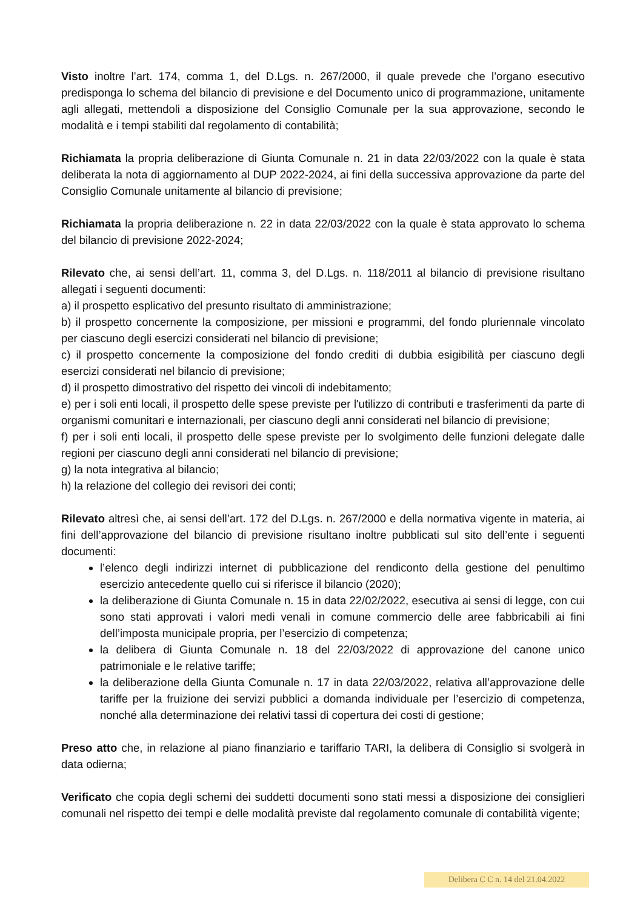Visto inoltre l’art. 174, comma 1, del D.Lgs. n. 267/2000, il quale prevede che l’organo esecutivo predisponga lo schema del bilancio di previsione e del Documento unico di programmazione, unitamente agli allegati, mettendoli a disposizione del Consiglio Comunale per la sua approvazione, secondo le modalità e i tempi stabiliti dal regolamento di contabilità;
Richiamata la propria deliberazione di Giunta Comunale n. 21 in data 22/03/2022 con la quale è stata deliberata la nota di aggiornamento al DUP 2022-2024, ai fini della successiva approvazione da parte del Consiglio Comunale unitamente al bilancio di previsione;
Richiamata la propria deliberazione n. 22 in data 22/03/2022 con la quale è stata approvato lo schema del bilancio di previsione 2022-2024;
Rilevato che, ai sensi dell’art. 11, comma 3, del D.Lgs. n. 118/2011 al bilancio di previsione risultano allegati i seguenti documenti:
a) il prospetto esplicativo del presunto risultato di amministrazione;
b) il prospetto concernente la composizione, per missioni e programmi, del fondo pluriennale vincolato per ciascuno degli esercizi considerati nel bilancio di previsione;
c) il prospetto concernente la composizione del fondo crediti di dubbia esigibilità per ciascuno degli esercizi considerati nel bilancio di previsione;
d) il prospetto dimostrativo del rispetto dei vincoli di indebitamento;
e) per i soli enti locali, il prospetto delle spese previste per l'utilizzo di contributi e trasferimenti da parte di organismi comunitari e internazionali, per ciascuno degli anni considerati nel bilancio di previsione;
f) per i soli enti locali, il prospetto delle spese previste per lo svolgimento delle funzioni delegate dalle regioni per ciascuno degli anni considerati nel bilancio di previsione;
g) la nota integrativa al bilancio;
h) la relazione del collegio dei revisori dei conti;
Rilevato altresì che, ai sensi dell’art. 172 del D.Lgs. n. 267/2000 e della normativa vigente in materia, ai fini dell’approvazione del bilancio di previsione risultano inoltre pubblicati sul sito dell’ente i seguenti documenti:
l’elenco degli indirizzi internet di pubblicazione del rendiconto della gestione del penultimo esercizio antecedente quello cui si riferisce il bilancio (2020);
la deliberazione di Giunta Comunale n. 15 in data 22/02/2022, esecutiva ai sensi di legge, con cui sono stati approvati i valori medi venali in comune commercio delle aree fabbricabili ai fini dell’imposta municipale propria, per l’esercizio di competenza;
la delibera di Giunta Comunale n. 18 del 22/03/2022 di approvazione del canone unico patrimoniale e le relative tariffe;
la deliberazione della Giunta Comunale n. 17 in data 22/03/2022, relativa all’approvazione delle tariffe per la fruizione dei servizi pubblici a domanda individuale per l’esercizio di competenza, nonché alla determinazione dei relativi tassi di copertura dei costi di gestione;
Preso atto che, in relazione al piano finanziario e tariffario TARI, la delibera di Consiglio si svolgerà in data odierna;
Verificato che copia degli schemi dei suddetti documenti sono stati messi a disposizione dei consiglieri comunali nel rispetto dei tempi e delle modalità previste dal regolamento comunale di contabilità vigente;
Delibera C C n. 14 del 21.04.2022